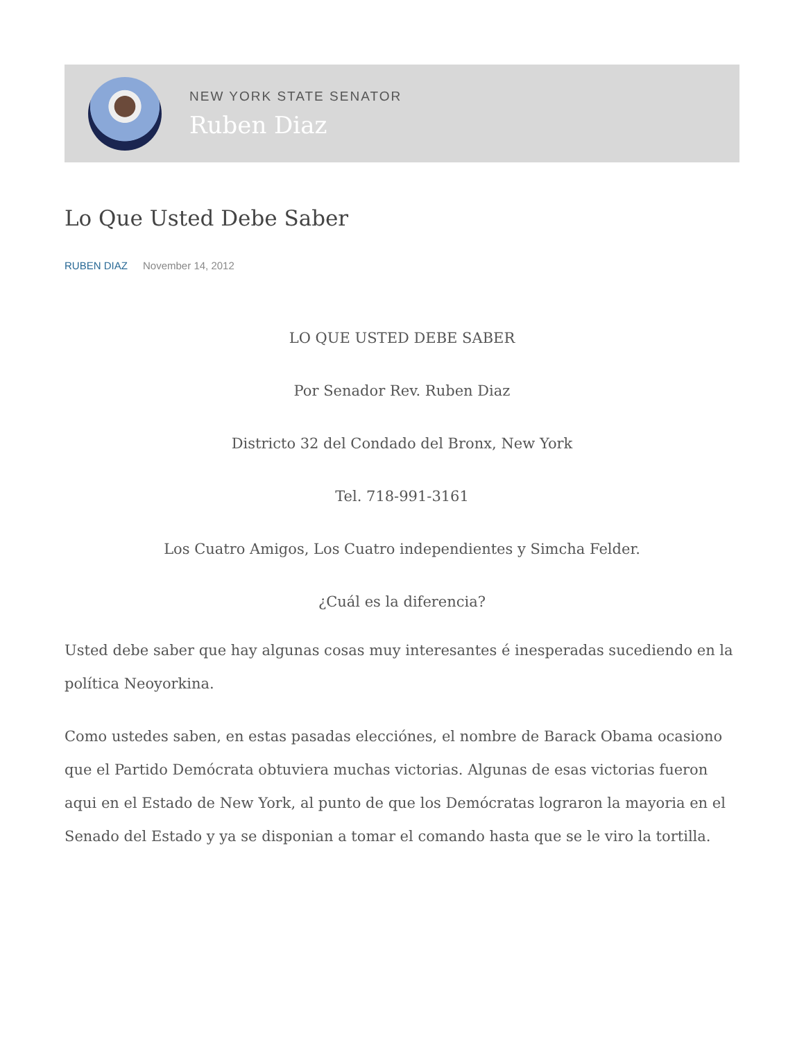NEW YORK STATE SENATOR
Ruben Diaz
Lo Que Usted Debe Saber
RUBEN DIAZ November 14, 2012
LO QUE USTED DEBE SABER
Por Senador Rev. Ruben Diaz
Districto 32 del Condado del Bronx, New York
Tel. 718-991-3161
Los Cuatro Amigos, Los Cuatro independientes y Simcha Felder.
¿Cuál es la diferencia?
Usted debe saber que hay algunas cosas muy interesantes é inesperadas sucediendo en la política Neoyorkina.
Como ustedes saben, en estas pasadas elecciónes, el nombre de Barack Obama ocasiono que el Partido Demócrata obtuviera muchas victorias. Algunas de esas victorias fueron aqui en el Estado de New York, al punto de que los Demócratas lograron la mayoria en el Senado del Estado y ya se disponian a tomar el comando hasta que se le viro la tortilla.